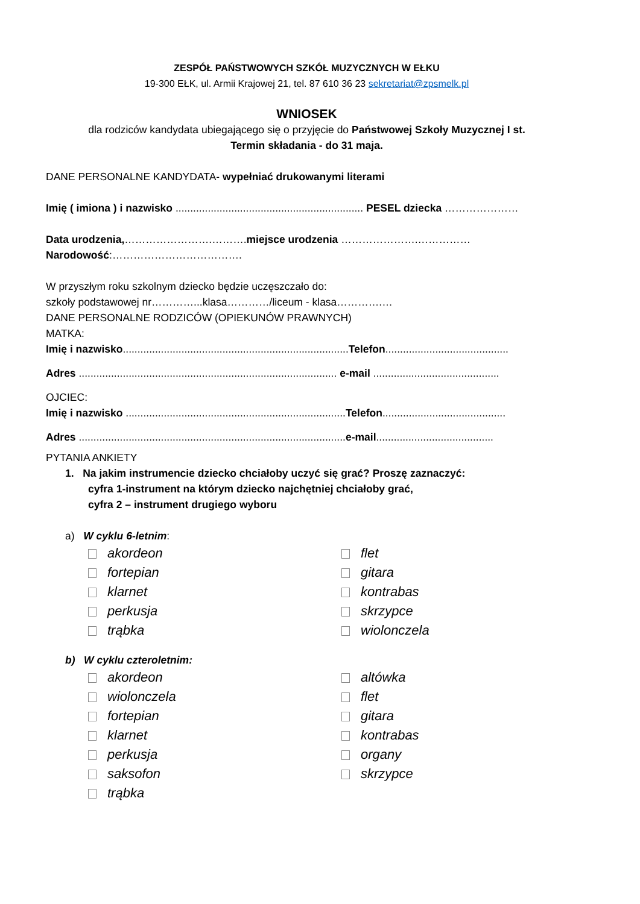ZESPÓŁ PAŃSTWOWYCH SZKÓŁ MUZYCZNYCH W EŁKU
19-300 EŁK, ul. Armii Krajowej 21, tel. 87 610 36 23 sekretariat@zpsmelk.pl
WNIOSEK
dla rodziców kandydata ubiegającego się o przyjęcie do Państwowej Szkoły Muzycznej I st.
Termin składania - do 31 maja.
DANE PERSONALNE KANDYDATA- wypełniać drukowanymi literami
Imię ( imiona ) i nazwisko ................................................................ PESEL dziecka …………………
Data urodzenia,…………………….……….miejsce urodzenia ………………….……………
Narodowość:……………………………….
W przyszłym roku szkolnym dziecko będzie uczęszczało do:
szkoły podstawowej nr…………...klasa…………/liceum - klasa………….…
DANE PERSONALNE RODZICÓW (OPIEKUNÓW PRAWNYCH)
MATKA:
Imię i nazwisko.............................................................................Telefon..........................................
Adres ........................................................................................ e-mail ...........................................
OJCIEC:
Imię i nazwisko ...........................................................................Telefon..........................................
Adres ...........................................................................................e-mail........................................
PYTANIA ANKIETY
1. Na jakim instrumencie dziecko chciałoby uczyć się grać? Proszę zaznaczyć:
cyfra 1-instrument na którym dziecko najchętniej chciałoby grać,
cyfra 2 – instrument drugiego wyboru
a) W cyklu 6-letnim:
akordeon flet fortepian gitara klarnet kontrabas perkusja skrzypce trąbka wiolonczela
b) W cyklu czteroletnim:
akordeon altówka wiolonczela flet fortepian gitara klarnet kontrabas perkusja organy saksofon skrzypce trąbka